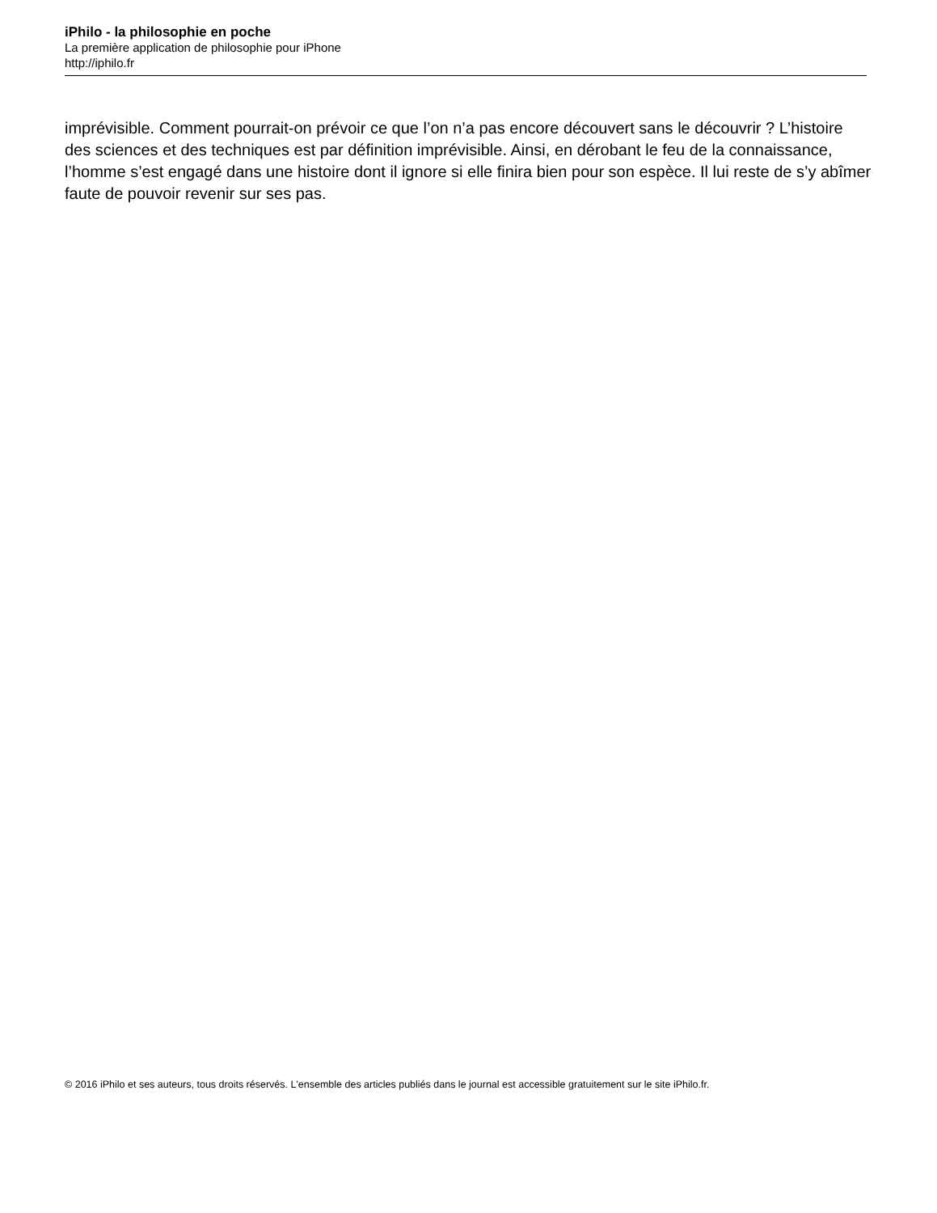iPhilo - la philosophie en poche
La première application de philosophie pour iPhone
http://iphilo.fr
imprévisible. Comment pourrait-on prévoir ce que l’on n’a pas encore découvert sans le découvrir ? L’histoire des sciences et des techniques est par définition imprévisible. Ainsi, en dérobant le feu de la connaissance, l’homme s’est engagé dans une histoire dont il ignore si elle finira bien pour son espèce. Il lui reste de s’y abîmer faute de pouvoir revenir sur ses pas.
© 2016 iPhilo et ses auteurs, tous droits réservés. L'ensemble des articles publiés dans le journal est accessible gratuitement sur le site iPhilo.fr.